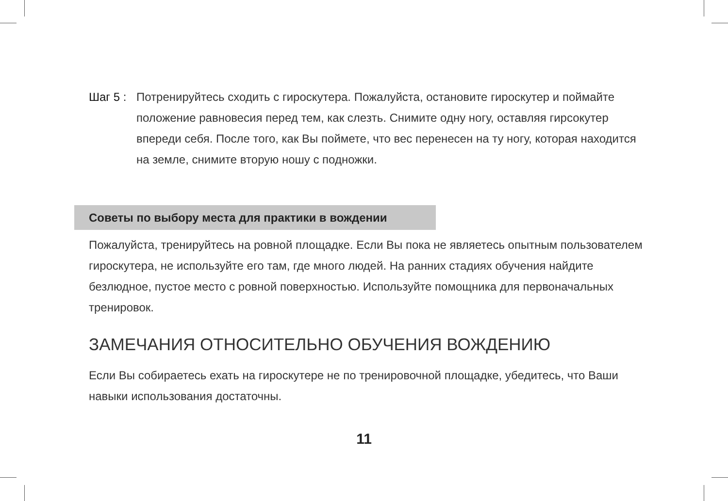Шаг 5 : Потренируйтесь сходить с гироскутера. Пожалуйста, остановите гироскутер и поймайте положение равновесия перед тем, как слезть. Снимите одну ногу, оставляя гирсокутер впереди себя. После того, как Вы поймете, что вес перенесен на ту ногу, которая находится на земле, снимите вторую ношу с подножки.
Советы по выбору места для практики в вождении
Пожалуйста, тренируйтесь на ровной площадке. Если Вы пока не являетесь опытным пользователем гироскутера, не используйте его там, где много людей. На ранних стадиях обучения найдите безлюдное, пустое место с ровной поверхностью. Используйте помощника для первоначальных тренировок.
ЗАМЕЧАНИЯ ОТНОСИТЕЛЬНО ОБУЧЕНИЯ ВОЖДЕНИЮ
Если Вы собираетесь ехать на гироскутере не по тренировочной площадке, убедитесь, что Ваши навыки использования достаточны.
11